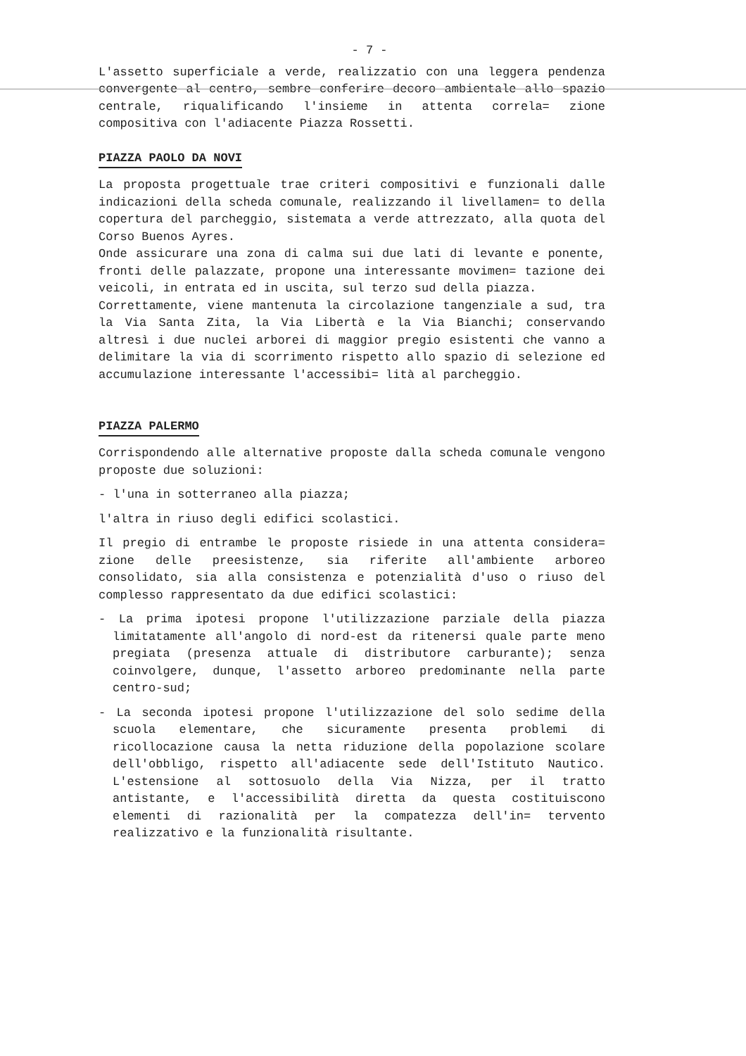- 7 -
L'assetto superficiale a verde, realizzatio con una leggera pendenza convergente al centro, sembre conferire decoro ambientale allo spazio centrale, riqualificando l'insieme in attenta correla= zione compositiva con l'adiacente Piazza Rossetti.
PIAZZA PAOLO DA NOVI
La proposta progettuale trae criteri compositivi e funzionali dalle indicazioni della scheda comunale, realizzando il livellamen= to della copertura del parcheggio, sistemata a verde attrezzato, alla quota del Corso Buenos Ayres.
Onde assicurare una zona di calma sui due lati di levante e ponente, fronti delle palazzate, propone una interessante movimen= tazione dei veicoli, in entrata ed in uscita, sul terzo sud della piazza.
Correttamente, viene mantenuta la circolazione tangenziale a sud, tra la Via Santa Zita, la Via Libertà e la Via Bianchi; conservando altresì i due nuclei arborei di maggior pregio esistenti che vanno a delimitare la via di scorrimento rispetto allo spazio di selezione ed accumulazione interessante l'accessibi= lità al parcheggio.
PIAZZA PALERMO
Corrispondendo alle alternative proposte dalla scheda comunale vengono proposte due soluzioni:
- l'una in sotterraneo alla piazza;
l'altra in riuso degli edifici scolastici.
Il pregio di entrambe le proposte risiede in una attenta considera= zione delle preesistenze, sia riferite all'ambiente arboreo consolidato, sia alla consistenza e potenzialità d'uso o riuso del complesso rappresentato da due edifici scolastici:
- La prima ipotesi propone l'utilizzazione parziale della piazza limitatamente all'angolo di nord-est da ritenersi quale parte meno pregiata (presenza attuale di distributore carburante); senza coinvolgere, dunque, l'assetto arboreo predominante nella parte centro-sud;
- La seconda ipotesi propone l'utilizzazione del solo sedime della scuola elementare, che sicuramente presenta problemi di ricollocazione causa la netta riduzione della popolazione scolare dell'obbligo, rispetto all'adiacente sede dell'Istituto Nautico. L'estensione al sottosuolo della Via Nizza, per il tratto antistante, e l'accessibilità diretta da questa costituiscono elementi di razionalità per la compatezza dell'in= tervento realizzativo e la funzionalità risultante.